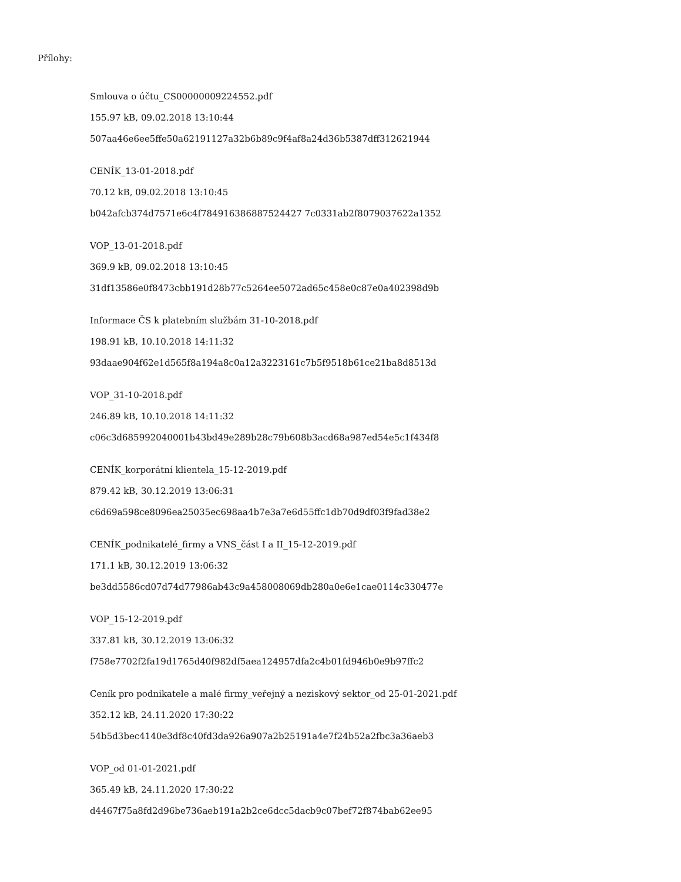Přílohy:
Smlouva o účtu_CS00000009224552.pdf
155.97 kB, 09.02.2018 13:10:44
507aa46e6ee5ffe50a62191127a32b6b89c9f4af8a24d36b5387dff312621944
CENÍK_13-01-2018.pdf
70.12 kB, 09.02.2018 13:10:45
b042afcb374d7571e6c4f784916386887524427 7c0331ab2f8079037622a1352
VOP_13-01-2018.pdf
369.9 kB, 09.02.2018 13:10:45
31df13586e0f8473cbb191d28b77c5264ee5072ad65c458e0c87e0a402398d9b
Informace ČS k platebním službám 31-10-2018.pdf
198.91 kB, 10.10.2018 14:11:32
93daae904f62e1d565f8a194a8c0a12a3223161c7b5f9518b61ce21ba8d8513d
VOP_31-10-2018.pdf
246.89 kB, 10.10.2018 14:11:32
c06c3d685992040001b43bd49e289b28c79b608b3acd68a987ed54e5c1f434f8
CENÍK_korporátní klientela_15-12-2019.pdf
879.42 kB, 30.12.2019 13:06:31
c6d69a598ce8096ea25035ec698aa4b7e3a7e6d55ffc1db70d9df03f9fad38e2
CENÍK_podnikatelé_firmy a VNS_část I a II_15-12-2019.pdf
171.1 kB, 30.12.2019 13:06:32
be3dd5586cd07d74d77986ab43c9a458008069db280a0e6e1cae0114c330477e
VOP_15-12-2019.pdf
337.81 kB, 30.12.2019 13:06:32
f758e7702f2fa19d1765d40f982df5aea124957dfa2c4b01fd946b0e9b97ffc2
Ceník pro podnikatele a malé firmy_veřejný a neziskový sektor_od 25-01-2021.pdf
352.12 kB, 24.11.2020 17:30:22
54b5d3bec4140e3df8c40fd3da926a907a2b25191a4e7f24b52a2fbc3a36aeb3
VOP_od 01-01-2021.pdf
365.49 kB, 24.11.2020 17:30:22
d4467f75a8fd2d96be736aeb191a2b2ce6dcc5dacb9c07bef72f874bab62ee95